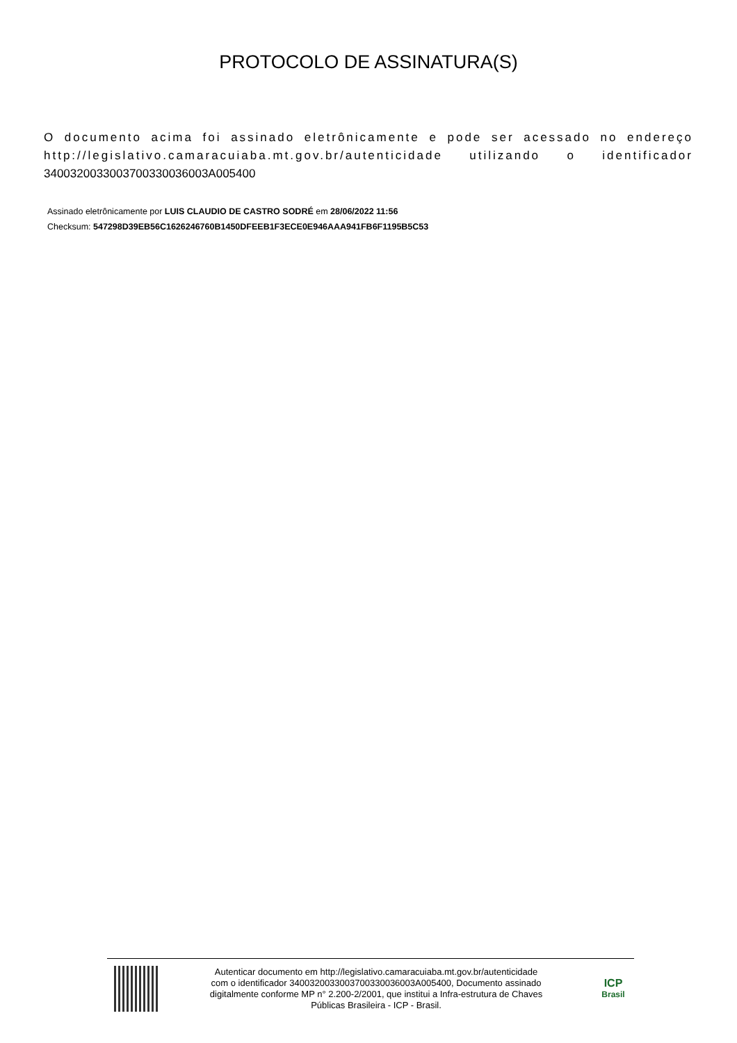PROTOCOLO DE ASSINATURA(S)
O documento acima foi assinado eletrônicamente e pode ser acessado no endereço http://legislativo.camaracuiaba.mt.gov.br/autenticidade utilizando o identificador 340032003300370033003600​3A005400
Assinado eletrônicamente por LUIS CLAUDIO DE CASTRO SODRÉ em 28/06/2022 11:56
Checksum: 547298D39EB56C1626246760B1450DFEEB1F3ECE0E946AAA941FB6F1195B5C53
Autenticar documento em http://legislativo.camaracuiaba.mt.gov.br/autenticidade
com o identificador 3400320033003700330036003A005400, Documento assinado
digitalmente conforme MP n° 2.200-2/2001, que institui a Infra-estrutura de Chaves
Públicas Brasileira - ICP - Brasil.
ICP
Brasil